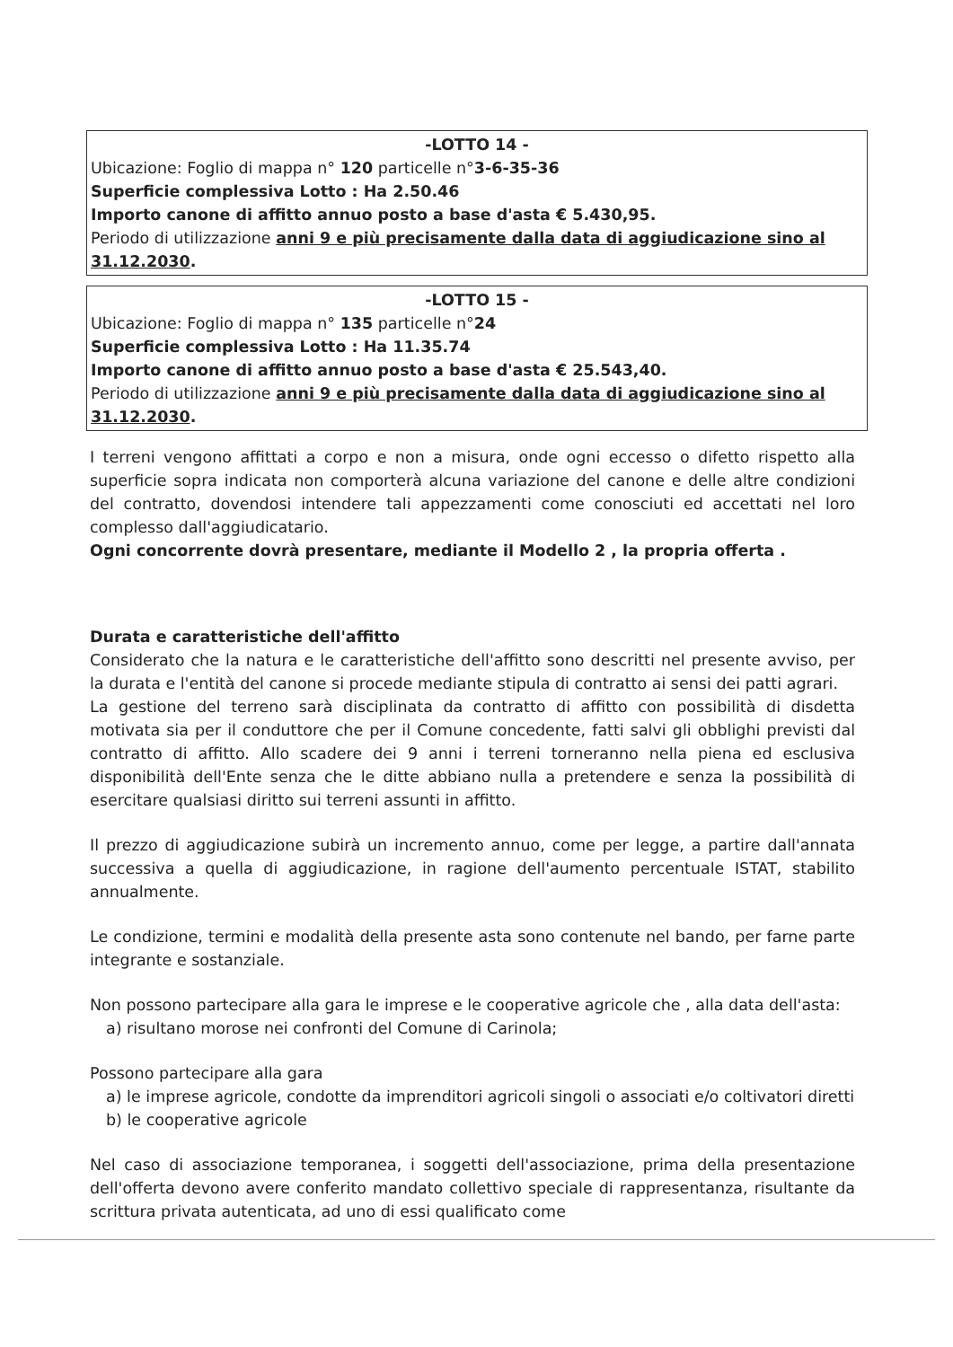-LOTTO 14 -
Ubicazione: Foglio di mappa n° 120 particelle n°3-6-35-36
Superficie complessiva Lotto : Ha 2.50.46
Importo canone di affitto annuo posto a base d'asta € 5.430,95.
Periodo di utilizzazione anni 9 e più precisamente dalla data di aggiudicazione sino al 31.12.2030.
-LOTTO 15 -
Ubicazione: Foglio di mappa n° 135 particelle n°24
Superficie complessiva Lotto : Ha 11.35.74
Importo canone di affitto annuo posto a base d'asta € 25.543,40.
Periodo di utilizzazione anni 9 e più precisamente dalla data di aggiudicazione sino al 31.12.2030.
I terreni vengono affittati a corpo e non a misura, onde ogni eccesso o difetto rispetto alla superficie sopra indicata non comporterà alcuna variazione del canone e delle altre condizioni del contratto, dovendosi intendere tali appezzamenti come conosciuti ed accettati nel loro complesso dall'aggiudicatario.
Ogni concorrente dovrà presentare, mediante il Modello 2 , la propria offerta .
Durata e caratteristiche dell'affitto
Considerato che la natura e le caratteristiche dell'affitto sono descritti nel presente avviso, per la durata e l'entità del canone si procede mediante stipula di contratto ai sensi dei patti agrari.
La gestione del terreno sarà disciplinata da contratto di affitto con possibilità di disdetta motivata sia per il conduttore che per il Comune concedente, fatti salvi gli obblighi previsti dal contratto di affitto. Allo scadere dei 9 anni i terreni torneranno nella piena ed esclusiva disponibilità dell'Ente senza che le ditte abbiano nulla a pretendere e senza la possibilità di esercitare qualsiasi diritto sui terreni assunti in affitto.
Il prezzo di aggiudicazione subirà un incremento annuo, come per legge, a partire dall'annata successiva a quella di aggiudicazione, in ragione dell'aumento percentuale ISTAT, stabilito annualmente.
Le condizione, termini e modalità della presente asta sono contenute nel bando, per farne parte integrante e sostanziale.
Non possono partecipare alla gara le imprese e le cooperative agricole che , alla data dell'asta:
a) risultano morose nei confronti del Comune di Carinola;
Possono partecipare alla gara
a) le imprese agricole, condotte da imprenditori agricoli singoli o associati e/o coltivatori diretti
b) le cooperative agricole
Nel caso di associazione temporanea, i soggetti dell'associazione, prima della presentazione dell'offerta devono avere conferito mandato collettivo speciale di rappresentanza, risultante da scrittura privata autenticata, ad uno di essi qualificato come